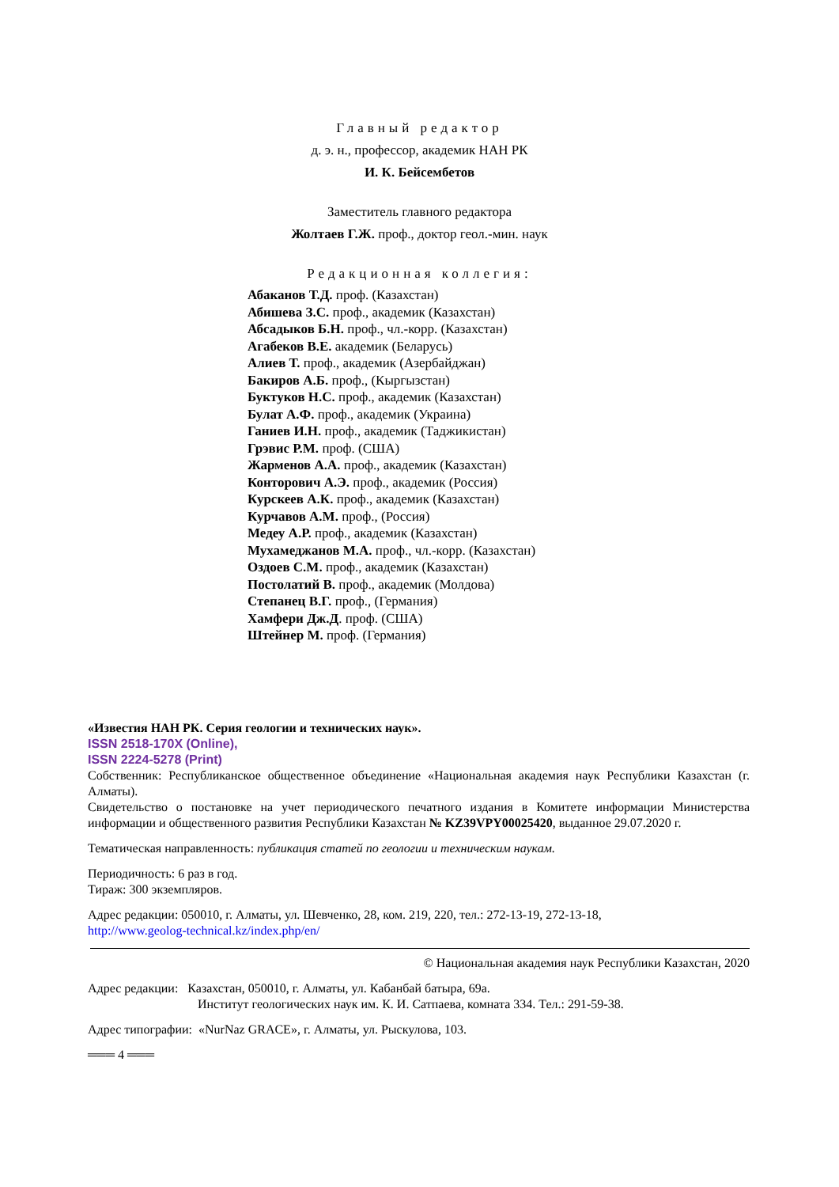Главный редактор
д. э. н., профессор, академик НАН РК
И. К. Бейсембетов
Заместитель главного редактора
Жолтаев Г.Ж. проф., доктор геол.-мин. наук
Редакционная коллегия:
Абаканов Т.Д. проф. (Казахстан)
Абишева З.С. проф., академик (Казахстан)
Абсадыков Б.Н. проф., чл.-корр. (Казахстан)
Агабеков В.Е. академик (Беларусь)
Алиев Т. проф., академик (Азербайджан)
Бакиров А.Б. проф., (Кыргызстан)
Буктуков Н.С. проф., академик (Казахстан)
Булат А.Ф. проф., академик (Украина)
Ганиев И.Н. проф., академик (Таджикистан)
Грэвис Р.М. проф. (США)
Жарменов А.А. проф., академик (Казахстан)
Конторович А.Э. проф., академик (Россия)
Курскеев А.К. проф., академик (Казахстан)
Курчавов А.М. проф., (Россия)
Медеу А.Р. проф., академик (Казахстан)
Мухамеджанов М.А. проф., чл.-корр. (Казахстан)
Оздоев С.М. проф., академик (Казахстан)
Постолатий В. проф., академик (Молдова)
Степанец В.Г. проф., (Германия)
Хамфери Дж.Д. проф. (США)
Штейнер М. проф. (Германия)
«Известия НАН РК. Серия геологии и технических наук».
ISSN 2518-170X (Online),
ISSN 2224-5278 (Print)
Собственник: Республиканское общественное объединение «Национальная академия наук Республики Казахстан (г. Алматы).
Свидетельство о постановке на учет периодического печатного издания в Комитете информации Министерства информации и общественного развития Республики Казахстан № KZ39VPY00025420, выданное 29.07.2020 г.
Тематическая направленность: публикация статей по геологии и техническим наукам.
Периодичность: 6 раз в год.
Тираж: 300 экземпляров.
Адрес редакции: 050010, г. Алматы, ул. Шевченко, 28, ком. 219, 220, тел.: 272-13-19, 272-13-18,
http://www.geolog-technical.kz/index.php/en/
© Национальная академия наук Республики Казахстан, 2020
Адрес редакции: Казахстан, 050010, г. Алматы, ул. Кабанбай батыра, 69а.
Институт геологических наук им. К. И. Сатпаева, комната 334. Тел.: 291-59-38.
Адрес типографии: «NurNaz GRACE», г. Алматы, ул. Рыскулова, 103.
═══ 4 ═══